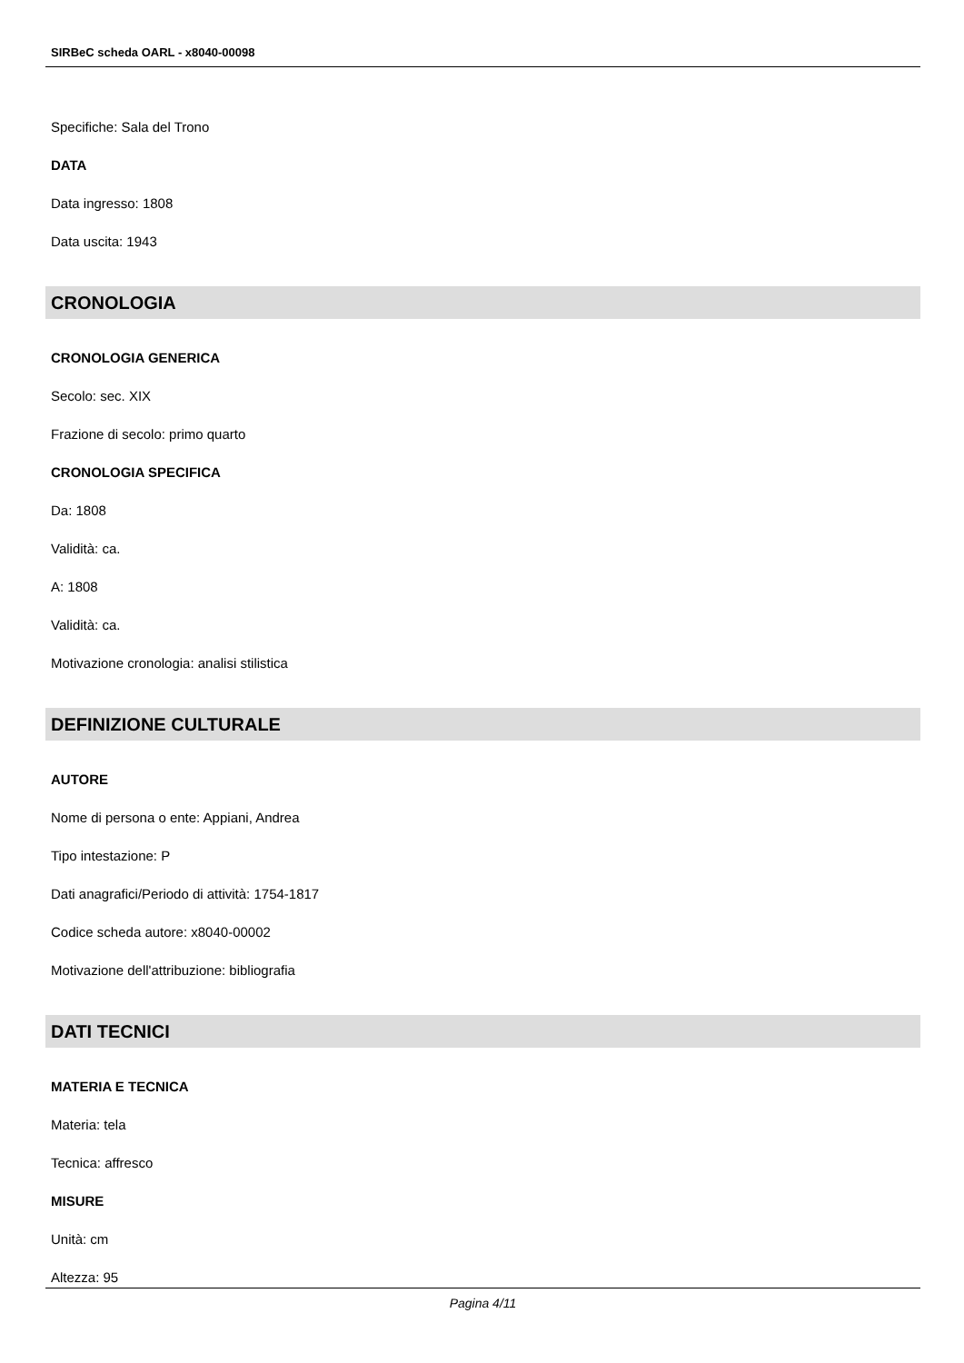SIRBeC scheda OARL - x8040-00098
Specifiche: Sala del Trono
DATA
Data ingresso: 1808
Data uscita: 1943
CRONOLOGIA
CRONOLOGIA GENERICA
Secolo: sec. XIX
Frazione di secolo: primo quarto
CRONOLOGIA SPECIFICA
Da: 1808
Validità: ca.
A: 1808
Validità: ca.
Motivazione cronologia: analisi stilistica
DEFINIZIONE CULTURALE
AUTORE
Nome di persona o ente: Appiani, Andrea
Tipo intestazione: P
Dati anagrafici/Periodo di attività: 1754-1817
Codice scheda autore: x8040-00002
Motivazione dell'attribuzione: bibliografia
DATI TECNICI
MATERIA E TECNICA
Materia: tela
Tecnica: affresco
MISURE
Unità: cm
Altezza: 95
Pagina 4/11